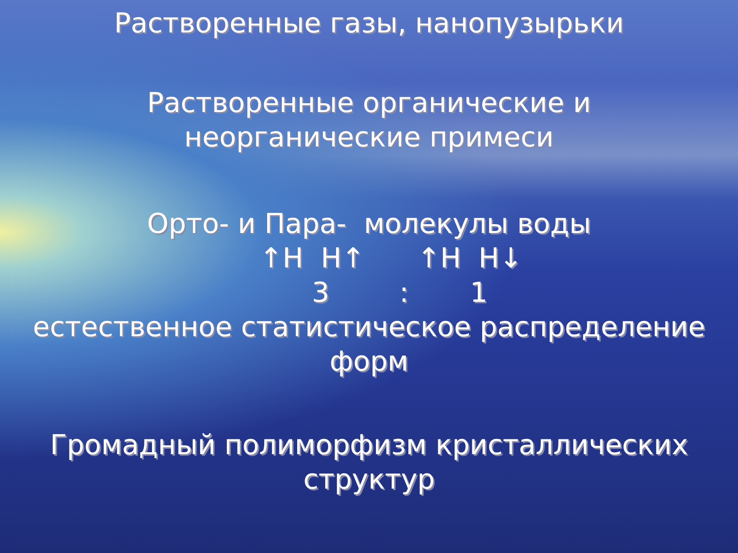Растворенные газы, нанопузырьки
Растворенные органические и
неорганические примеси
Орто- и Пара- молекулы воды
↑H H↑ ↑H H↓
3 : 1
естественное статистическое распределение
форм
Громадный полиморфизм кристаллических
структур